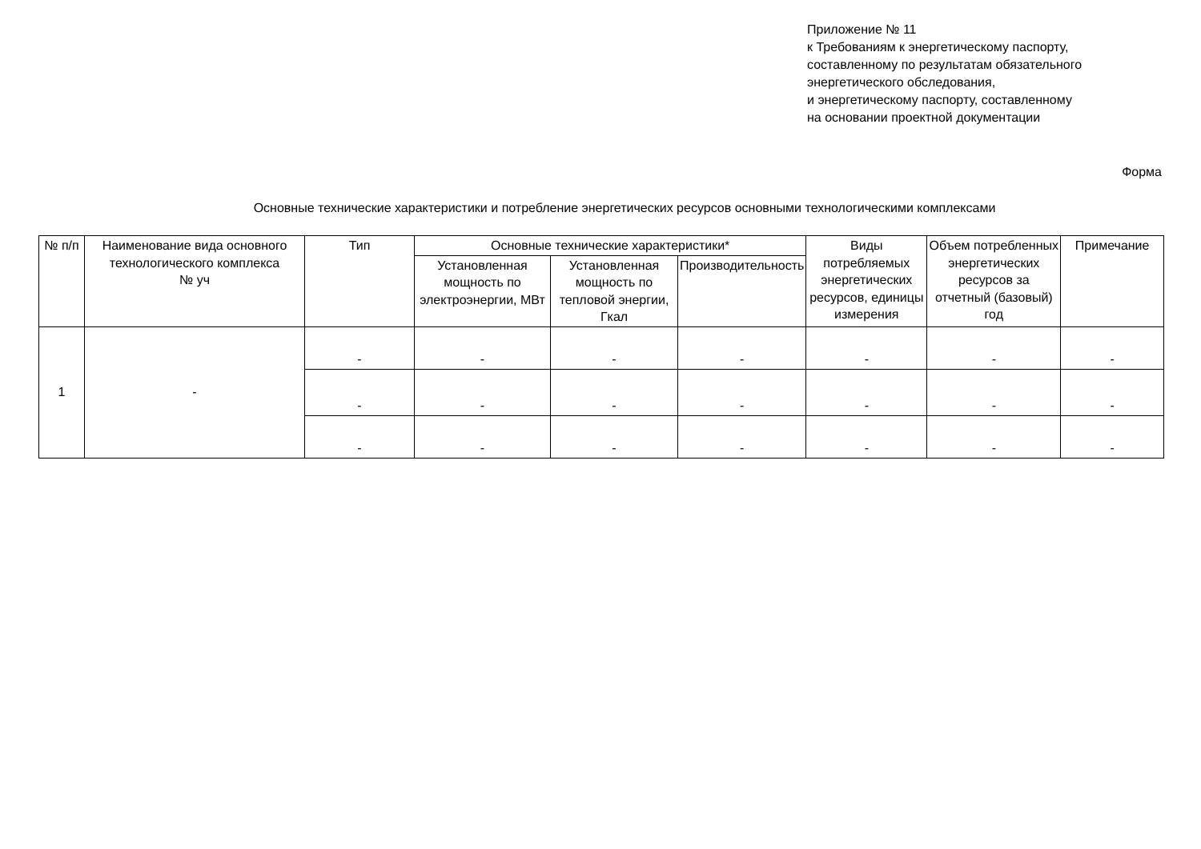Приложение № 11
к Требованиям к энергетическому паспорту,
составленному по результатам обязательного
энергетического обследования,
и энергетическому паспорту, составленному
на основании проектной документации
Форма
Основные технические характеристики и потребление энергетических ресурсов основными технологическими комплексами
| № п/п | Наименование вида основного технологического комплекса № уч | Тип | Основные технические характеристики* | | | Виды потребляемых энергетических ресурсов, единицы измерения | Объем потребленных энергетических ресурсов за отчетный (базовый) год | Примечание |
| --- | --- | --- | --- | --- | --- | --- | --- | --- |
| | | | Установленная мощность по электроэнергии, МВт | Установленная мощность по тепловой энергии, Гкал | Производительность | | | |
| 1 | - | - | - | - | - | - | - | - |
| | | - | - | - | - | - | - | - |
| | | - | - | - | - | - | - | - |